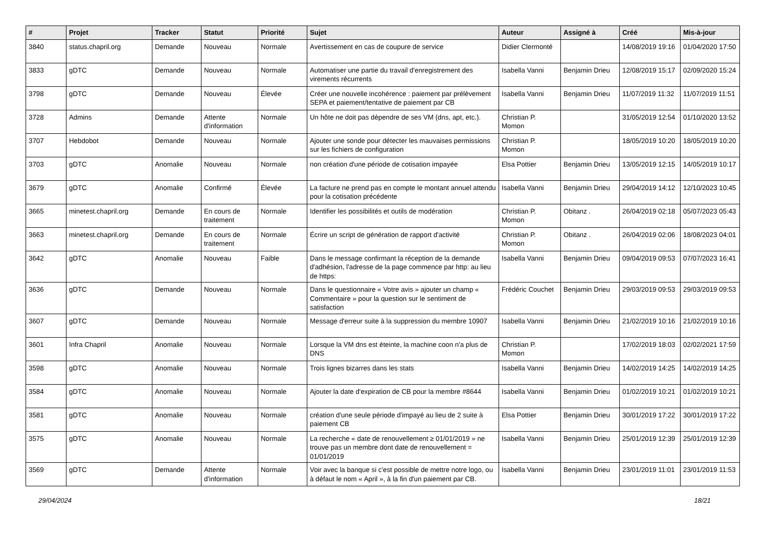| # | Projet | Tracker | Statut | Priorité | Sujet | Auteur | Assigné à | Créé | Mis-à-jour |
| --- | --- | --- | --- | --- | --- | --- | --- | --- | --- |
| 3840 | status.chapril.org | Demande | Nouveau | Normale | Avertissement en cas de coupure de service | Didier Clermonté | | 14/08/2019 19:16 | 01/04/2020 17:50 |
| 3833 | gDTC | Demande | Nouveau | Normale | Automatiser une partie du travail d'enregistrement des virements récurrents | Isabella Vanni | Benjamin Drieu | 12/08/2019 15:17 | 02/09/2020 15:24 |
| 3798 | gDTC | Demande | Nouveau | Élevée | Créer une nouvelle incohérence : paiement par prélèvement SEPA et paiement/tentative de paiement par CB | Isabella Vanni | Benjamin Drieu | 11/07/2019 11:32 | 11/07/2019 11:51 |
| 3728 | Admins | Demande | Attente d'information | Normale | Un hôte ne doit pas dépendre de ses VM (dns, apt, etc.). | Christian P. Momon | | 31/05/2019 12:54 | 01/10/2020 13:52 |
| 3707 | Hebdobot | Demande | Nouveau | Normale | Ajouter une sonde pour détecter les mauvaises permissions sur les fichiers de configuration | Christian P. Momon | | 18/05/2019 10:20 | 18/05/2019 10:20 |
| 3703 | gDTC | Anomalie | Nouveau | Normale | non création d'une période de cotisation impayée | Elsa Pottier | Benjamin Drieu | 13/05/2019 12:15 | 14/05/2019 10:17 |
| 3679 | gDTC | Anomalie | Confirmé | Élevée | La facture ne prend pas en compte le montant annuel attendu pour la cotisation précédente | Isabella Vanni | Benjamin Drieu | 29/04/2019 14:12 | 12/10/2023 10:45 |
| 3665 | minetest.chapril.org | Demande | En cours de traitement | Normale | Identifier les possibilités et outils de modération | Christian P. Momon | Obitanz . | 26/04/2019 02:18 | 05/07/2023 05:43 |
| 3663 | minetest.chapril.org | Demande | En cours de traitement | Normale | Écrire un script de génération de rapport d'activité | Christian P. Momon | Obitanz . | 26/04/2019 02:06 | 18/08/2023 04:01 |
| 3642 | gDTC | Anomalie | Nouveau | Faible | Dans le message confirmant la réception de la demande d'adhésion, l'adresse de la page commence par http: au lieu de https: | Isabella Vanni | Benjamin Drieu | 09/04/2019 09:53 | 07/07/2023 16:41 |
| 3636 | gDTC | Demande | Nouveau | Normale | Dans le questionnaire « Votre avis » ajouter un champ « Commentaire » pour la question sur le sentiment de satisfaction | Frédéric Couchet | Benjamin Drieu | 29/03/2019 09:53 | 29/03/2019 09:53 |
| 3607 | gDTC | Demande | Nouveau | Normale | Message d'erreur suite à la suppression du membre 10907 | Isabella Vanni | Benjamin Drieu | 21/02/2019 10:16 | 21/02/2019 10:16 |
| 3601 | Infra Chapril | Anomalie | Nouveau | Normale | Lorsque la VM dns est éteinte, la machine coon n'a plus de DNS | Christian P. Momon | | 17/02/2019 18:03 | 02/02/2021 17:59 |
| 3598 | gDTC | Anomalie | Nouveau | Normale | Trois lignes bizarres dans les stats | Isabella Vanni | Benjamin Drieu | 14/02/2019 14:25 | 14/02/2019 14:25 |
| 3584 | gDTC | Anomalie | Nouveau | Normale | Ajouter la date d'expiration de CB pour la membre #8644 | Isabella Vanni | Benjamin Drieu | 01/02/2019 10:21 | 01/02/2019 10:21 |
| 3581 | gDTC | Anomalie | Nouveau | Normale | création d'une seule période d'impayé au lieu de 2 suite à paiement CB | Elsa Pottier | Benjamin Drieu | 30/01/2019 17:22 | 30/01/2019 17:22 |
| 3575 | gDTC | Anomalie | Nouveau | Normale | La recherche « date de renouvellement ≥ 01/01/2019 » ne trouve pas un membre dont date de renouvellement = 01/01/2019 | Isabella Vanni | Benjamin Drieu | 25/01/2019 12:39 | 25/01/2019 12:39 |
| 3569 | gDTC | Demande | Attente d'information | Normale | Voir avec la banque si c'est possible de mettre notre logo, ou à défaut le nom « April », à la fin d'un paiement par CB. | Isabella Vanni | Benjamin Drieu | 23/01/2019 11:01 | 23/01/2019 11:53 |
29/04/2024 18/21